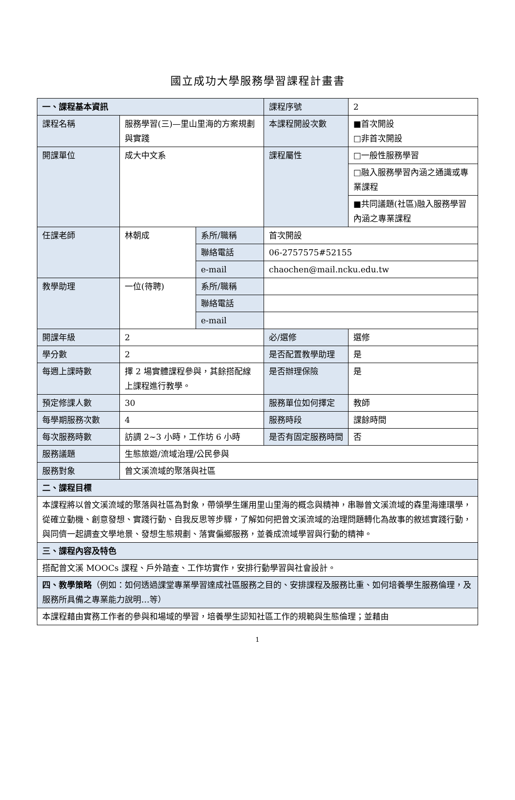國立成功大學服務學習課程計畫書
| 一、課程基本資訊 | | | 課程序號 | 2 |
| 課程名稱 | 服務學習(三)—里山里海的方案規劃與實踐 | | 本課程開設次數 | ■首次開設 □非首次開設 |
| 開課單位 | 成大中文系 | | 課程屬性 | □一般性服務學習 |
| | | | | □融入服務學習內涵之通識或專業課程 |
| | | | | ■共同議題(社區)融入服務學習內涵之專業課程 |
| 任課老師 | 林朝成 | 系所/職稱 | 首次開設 | |
| | | 聯絡電話 | 06-2757575#52155 | |
| | | e-mail | chaochen@mail.ncku.edu.tw | |
| 教學助理 | 一位(待聘) | 系所/職稱 | | |
| | | 聯絡電話 | | |
| | | e-mail | | |
| 開課年級 | 2 | | 必/選修 | 選修 |
| 學分數 | 2 | | 是否配置教學助理 | 是 |
| 每週上課時數 | 擇 2 場實體課程參與，其餘搭配線上課程進行教學。 | | 是否辦理保險 | 是 |
| 預定修課人數 | 30 | | 服務單位如何擇定 | 教師 |
| 每學期服務次數 | 4 | | 服務時段 | 課餘時間 |
| 每次服務時數 | 訪調 2~3 小時，工作坊 6 小時 | | 是否有固定服務時間 | 否 |
| 服務議題 | 生態旅遊/流域治理/公民參與 | | | |
| 服務對象 | 曾文溪流域的聚落與社區 | | | |
| 二、課程目標 | | | | |
| 本課程將以曾文溪流域的聚落與社區為對象，帶領學生運用里山里海的概念與精神，串聯曾文溪流域的森里海連環學，從確立動機、創意發想、實踐行動、自我反思等步驟，了解如何把曾文溪流域的治理問題轉化為故事的敘述實踐行動，與同儕一起調查文學地景、發想生態規劃、落實偏鄉服務，並養成流域學習與行動的精神。 | | | | |
| 三、課程內容及特色 | | | | |
| 搭配曾文溪 MOOCs 課程、戶外踏查、工作坊實作，安排行動學習與社會設計。 | | | | |
| 四、教學策略 （例如：如何透過課堂專業學習達成社區服務之目的、安排課程及服務比重、如何培養學生服務倫理，及服務所具備之專業能力說明…等） | | | | |
| 本課程藉由實務工作者的參與和場域的學習，培養學生認知社區工作的規範與生態倫理；並藉由 | | | | |
1